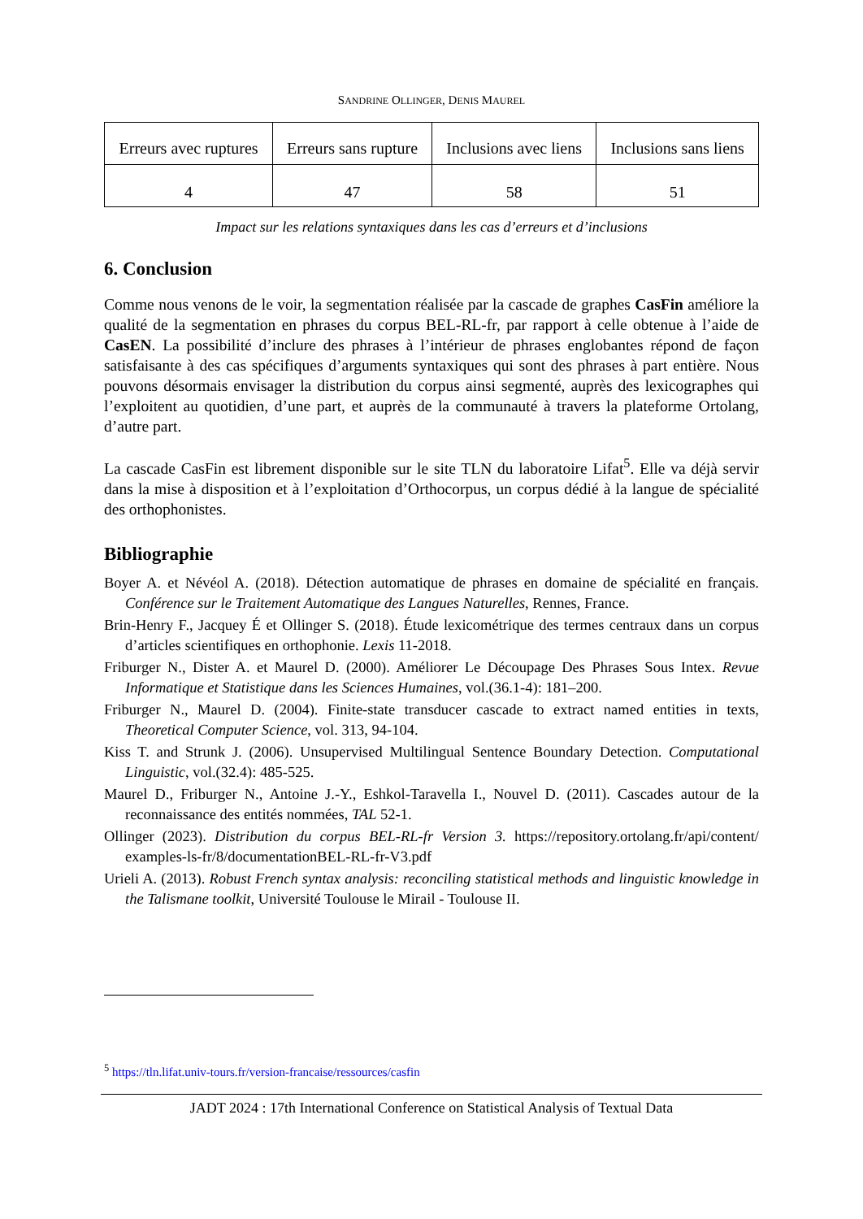SANDRINE OLLINGER, DENIS MAUREL
| Erreurs avec ruptures | Erreurs sans rupture | Inclusions avec liens | Inclusions sans liens |
| 4 | 47 | 58 | 51 |
Impact sur les relations syntaxiques dans les cas d’erreurs et d’inclusions
6. Conclusion
Comme nous venons de le voir, la segmentation réalisée par la cascade de graphes CasFin améliore la qualité de la segmentation en phrases du corpus BEL-RL-fr, par rapport à celle obtenue à l’aide de CasEN. La possibilité d’inclure des phrases à l’intérieur de phrases englobantes répond de façon satisfaisante à des cas spécifiques d’arguments syntaxiques qui sont des phrases à part entière. Nous pouvons désormais envisager la distribution du corpus ainsi segmenté, auprès des lexicographes qui l’exploitent au quotidien, d’une part, et auprès de la communauté à travers la plateforme Ortolang, d’autre part.
La cascade CasFin est librement disponible sur le site TLN du laboratoire Lifat<sup>5</sup>. Elle va déjà servir dans la mise à disposition et à l’exploitation d’Orthocorpus, un corpus dédié à la langue de spécialité des orthophonistes.
Bibliographie
Boyer A. et Névéol A. (2018). Détection automatique de phrases en domaine de spécialité en français. Conférence sur le Traitement Automatique des Langues Naturelles, Rennes, France.
Brin-Henry F., Jacquey É et Ollinger S. (2018). Étude lexicométrique des termes centraux dans un corpus d’articles scientifiques en orthophonie. Lexis 11-2018.
Friburger N., Dister A. et Maurel D. (2000). Améliorer Le Découpage Des Phrases Sous Intex. Revue Informatique et Statistique dans les Sciences Humaines, vol.(36.1-4): 181–200.
Friburger N., Maurel D. (2004). Finite-state transducer cascade to extract named entities in texts, Theoretical Computer Science, vol. 313, 94-104.
Kiss T. and Strunk J. (2006). Unsupervised Multilingual Sentence Boundary Detection. Computational Linguistic, vol.(32.4): 485-525.
Maurel D., Friburger N., Antoine J.-Y., Eshkol-Taravella I., Nouvel D. (2011). Cascades autour de la reconnaissance des entités nommées, TAL 52-1.
Ollinger (2023). Distribution du corpus BEL-RL-fr Version 3. https://repository.ortolang.fr/api/content/ examples-ls-fr/8/documentationBEL-RL-fr-V3.pdf
Urieli A. (2013). Robust French syntax analysis: reconciling statistical methods and linguistic knowledge in the Talismane toolkit, Université Toulouse le Mirail - Toulouse II.
<sup>5</sup> https://tln.lifat.univ-tours.fr/version-francaise/ressources/casfin
JADT 2024 : 17th International Conference on Statistical Analysis of Textual Data